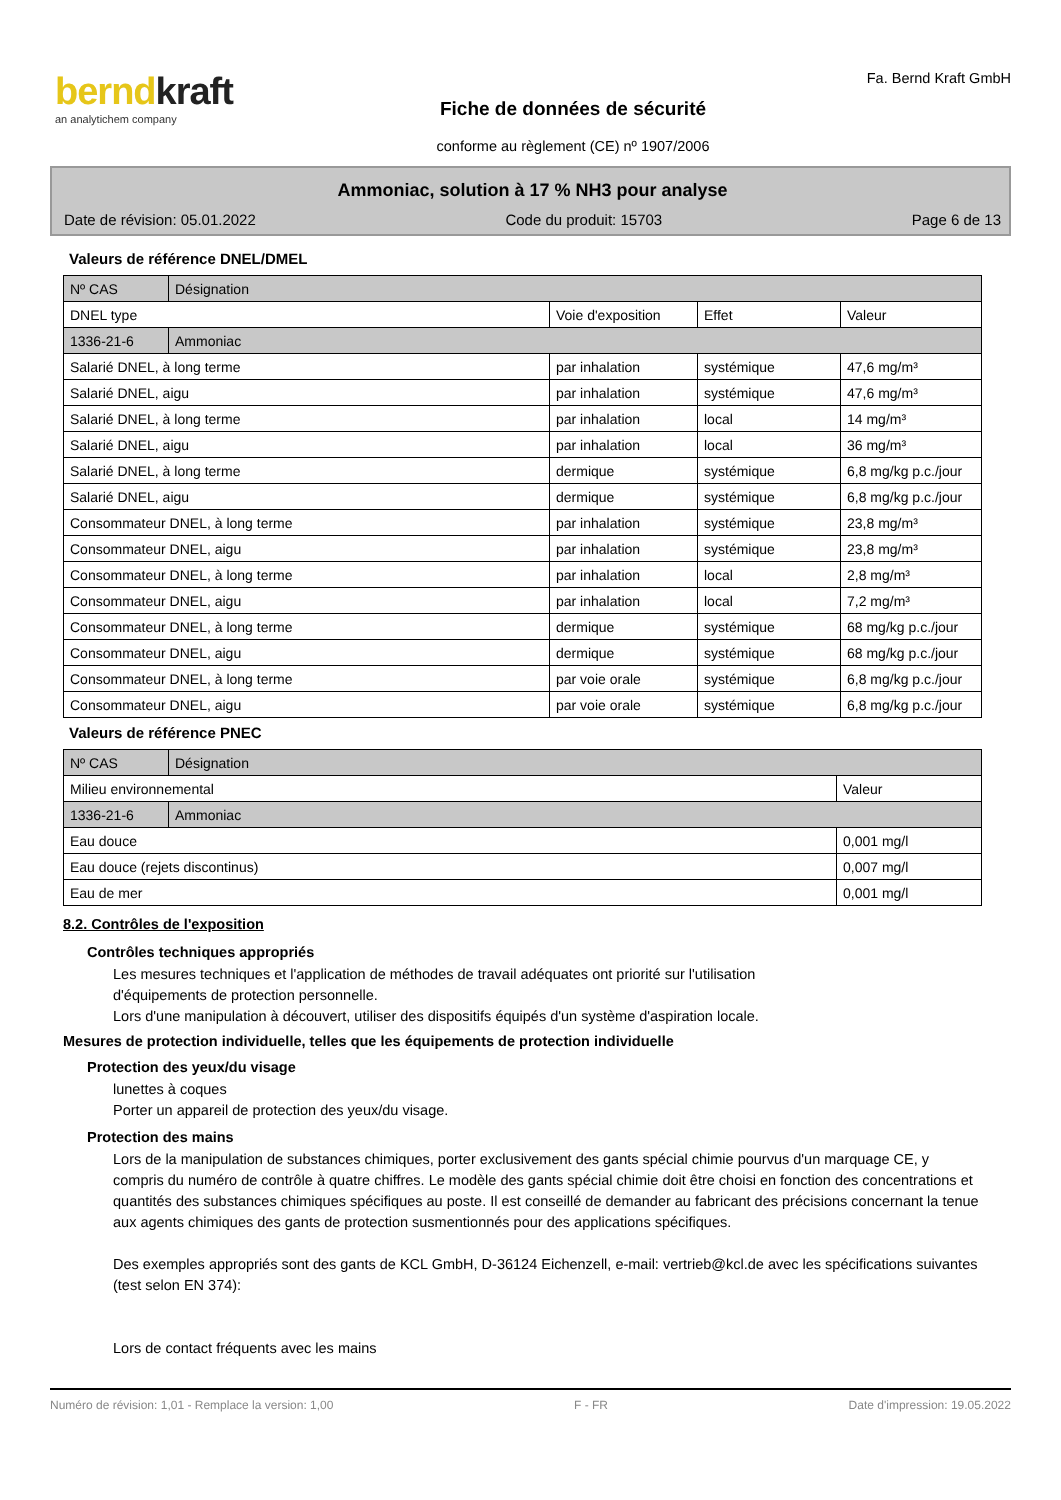berndkraft
an analytichem company
Fiche de données de sécurité
conforme au règlement (CE) nº 1907/2006
Fa. Bernd Kraft GmbH
Ammoniac, solution à 17 % NH3 pour analyse
Date de révision: 05.01.2022 Code du produit: 15703 Page 6 de 13
Valeurs de référence DNEL/DMEL
| Nº CAS | Désignation | | | |
| --- | --- | --- | --- | --- |
| DNEL type | | Voie d'exposition | Effet | Valeur |
| 1336-21-6 | Ammoniac | | | |
| Salarié DNEL, à long terme | | par inhalation | systémique | 47,6 mg/m³ |
| Salarié DNEL, aigu | | par inhalation | systémique | 47,6 mg/m³ |
| Salarié DNEL, à long terme | | par inhalation | local | 14 mg/m³ |
| Salarié DNEL, aigu | | par inhalation | local | 36 mg/m³ |
| Salarié DNEL, à long terme | | dermique | systémique | 6,8 mg/kg p.c./jour |
| Salarié DNEL, aigu | | dermique | systémique | 6,8 mg/kg p.c./jour |
| Consommateur DNEL, à long terme | | par inhalation | systémique | 23,8 mg/m³ |
| Consommateur DNEL, aigu | | par inhalation | systémique | 23,8 mg/m³ |
| Consommateur DNEL, à long terme | | par inhalation | local | 2,8 mg/m³ |
| Consommateur DNEL, aigu | | par inhalation | local | 7,2 mg/m³ |
| Consommateur DNEL, à long terme | | dermique | systémique | 68 mg/kg p.c./jour |
| Consommateur DNEL, aigu | | dermique | systémique | 68 mg/kg p.c./jour |
| Consommateur DNEL, à long terme | | par voie orale | systémique | 6,8 mg/kg p.c./jour |
| Consommateur DNEL, aigu | | par voie orale | systémique | 6,8 mg/kg p.c./jour |
Valeurs de référence PNEC
| Nº CAS | Désignation | |
| --- | --- | --- |
| Milieu environnemental | | Valeur |
| 1336-21-6 | Ammoniac | |
| Eau douce | | 0,001 mg/l |
| Eau douce (rejets discontinus) | | 0,007 mg/l |
| Eau de mer | | 0,001 mg/l |
8.2. Contrôles de l'exposition
Contrôles techniques appropriés
Les mesures techniques et l'application de méthodes de travail adéquates ont priorité sur l'utilisation
d'équipements de protection personnelle.
Lors d'une manipulation à découvert, utiliser des dispositifs équipés d'un système d'aspiration locale.
Mesures de protection individuelle, telles que les équipements de protection individuelle
Protection des yeux/du visage
lunettes à coques
Porter un appareil de protection des yeux/du visage.
Protection des mains
Lors de la manipulation de substances chimiques, porter exclusivement des gants spécial chimie pourvus d'un marquage CE, y compris du numéro de contrôle à quatre chiffres. Le modèle des gants spécial chimie doit être choisi en fonction des concentrations et quantités des substances chimiques spécifiques au poste. Il est conseillé de demander au fabricant des précisions concernant la tenue aux agents chimiques des gants de protection susmentionnés pour des applications spécifiques.
Des exemples appropriés sont des gants de KCL GmbH, D-36124 Eichenzell, e-mail: vertrieb@kcl.de avec les spécifications suivantes (test selon EN 374):
Lors de contact fréquents avec les mains
Numéro de révision: 1,01 - Remplace la version: 1,00 F - FR Date d'impression: 19.05.2022